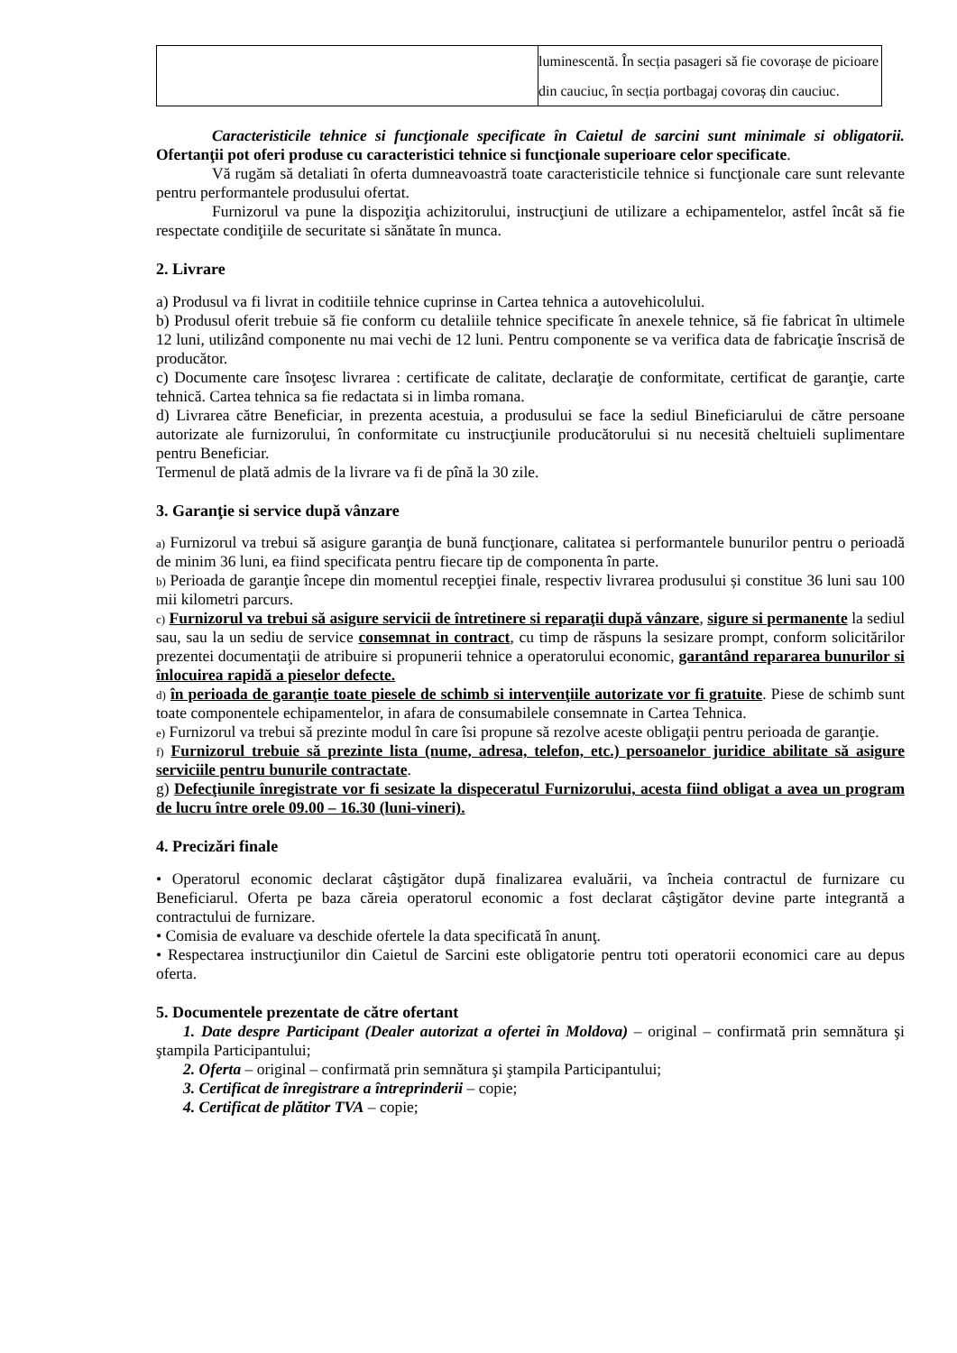| | luminescentă. În secția pasageri să fie covorașe de picioare din cauciuc, în secția portbagaj covoraș din cauciuc. |
Caracteristicile tehnice si funcţionale specificate în Caietul de sarcini sunt minimale si obligatorii. Ofertanţii pot oferi produse cu caracteristici tehnice si funcţionale superioare celor specificate.
Vă rugăm să detaliati în oferta dumneavoastră toate caracteristicile tehnice si funcţionale care sunt relevante pentru performantele produsului ofertat.
Furnizorul va pune la dispoziţia achizitorului, instrucţiuni de utilizare a echipamentelor, astfel încât să fie respectate condiţiile de securitate si sănătate în munca.
2. Livrare
a) Produsul va fi livrat in coditiile tehnice cuprinse in Cartea tehnica a autovehicolului.
b) Produsul oferit trebuie să fie conform cu detaliile tehnice specificate în anexele tehnice, să fie fabricat în ultimele 12 luni, utilizând componente nu mai vechi de 12 luni. Pentru componente se va verifica data de fabricaţie înscrisă de producător.
c) Documente care însoţesc livrarea : certificate de calitate, declaraţie de conformitate, certificat de garanţie, carte tehnică. Cartea tehnica sa fie redactata si in limba romana.
d) Livrarea către Beneficiar, in prezenta acestuia, a produsului se face la sediul Bineficiarului de către persoane autorizate ale furnizorului, în conformitate cu instrucţiunile producătorului si nu necesită cheltuieli suplimentare pentru Beneficiar.
Termenul de plată admis de la livrare va fi de pînă la 30 zile.
3. Garanţie si service după vânzare
a) Furnizorul va trebui să asigure garanţia de bună funcţionare, calitatea si performantele bunurilor pentru o perioadă de minim 36 luni, ea fiind specificata pentru fiecare tip de componenta în parte.
b) Perioada de garanţie începe din momentul recepţiei finale, respectiv livrarea produsului și constitue 36 luni sau 100 mii kilometri parcurs.
c) Furnizorul va trebui să asigure servicii de întretinere si reparaţii după vânzare, sigure si permanente la sediul sau, sau la un sediu de service consemnat in contract, cu timp de răspuns la sesizare prompt, conform solicitărilor prezentei documentaţii de atribuire si propunerii tehnice a operatorului economic, garantând repararea bunurilor si înlocuirea rapidă a pieselor defecte.
d) în perioada de garanţie toate piesele de schimb si intervenţiile autorizate vor fi gratuite. Piese de schimb sunt toate componentele echipamentelor, in afara de consumabilele consemnate in Cartea Tehnica.
e) Furnizorul va trebui să prezinte modul în care îsi propune să rezolve aceste obligaţii pentru perioada de garanţie.
f) Furnizorul trebuie să prezinte lista (nume, adresa, telefon, etc.) persoanelor juridice abilitate să asigure serviciile pentru bunurile contractate.
g) Defecţiunile înregistrate vor fi sesizate la dispeceratul Furnizorului, acesta fiind obligat a avea un program de lucru între orele 09.00 – 16.30 (luni-vineri).
4. Precizări finale
• Operatorul economic declarat câştigător după finalizarea evaluării, va încheia contractul de furnizare cu Beneficiarul. Oferta pe baza căreia operatorul economic a fost declarat câştigător devine parte integrantă a contractului de furnizare.
• Comisia de evaluare va deschide ofertele la data specificată în anunţ.
• Respectarea instrucţiunilor din Caietul de Sarcini este obligatorie pentru toti operatorii economici care au depus oferta.
5. Documentele prezentate de către ofertant
1. Date despre Participant (Dealer autorizat a ofertei în Moldova) – original – confirmată prin semnătura şi ştampila Participantului;
2. Oferta – original – confirmată prin semnătura şi ştampila Participantului;
3. Certificat de înregistrare a întreprinderii – copie;
4. Certificat de plătitor TVA – copie;